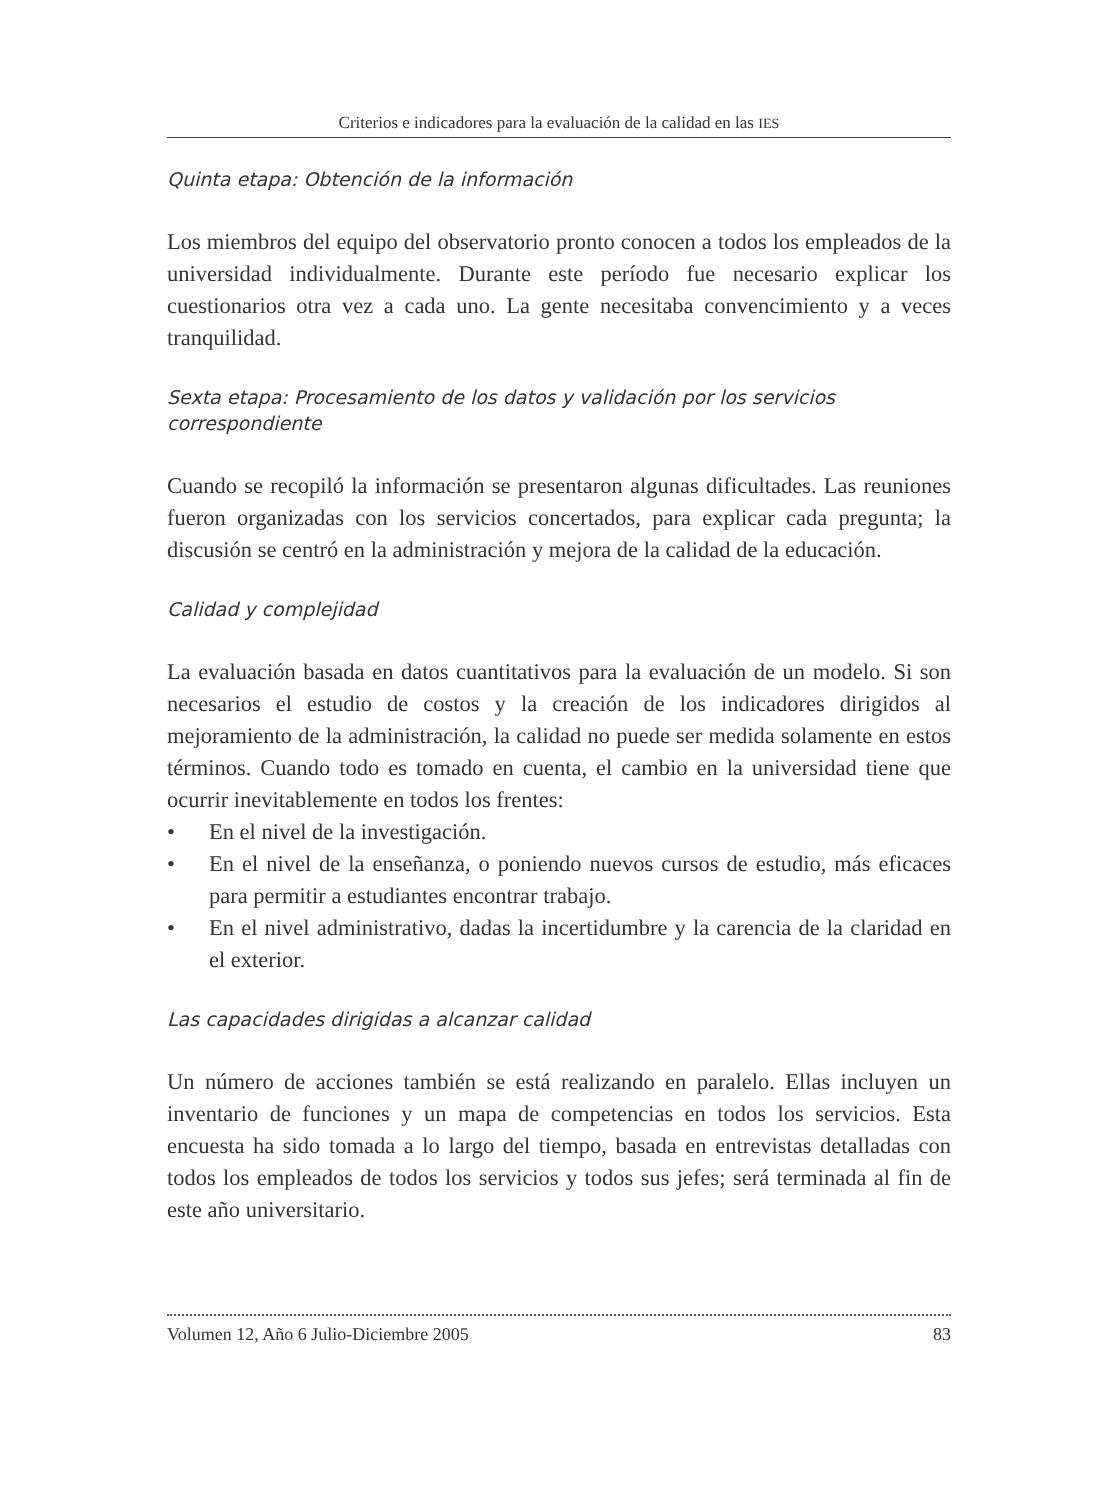Criterios e indicadores para la evaluación de la calidad en las IES
Quinta etapa: Obtención de la información
Los miembros del equipo del observatorio pronto conocen a todos los empleados de la universidad individualmente. Durante este período fue necesario explicar los cuestionarios otra vez a cada uno. La gente necesitaba convencimiento y a veces tranquilidad.
Sexta etapa: Procesamiento de los datos y validación por los servicios correspondiente
Cuando se recopiló la información se presentaron algunas dificultades. Las reuniones fueron organizadas con los servicios concertados, para explicar cada pregunta; la discusión se centró en la administración y mejora de la calidad de la educación.
Calidad y complejidad
La evaluación basada en datos cuantitativos para la evaluación de un modelo. Si son necesarios el estudio de costos y la creación de los indicadores dirigidos al mejoramiento de la administración, la calidad no puede ser medida solamente en estos términos. Cuando todo es tomado en cuenta, el cambio en la universidad tiene que ocurrir inevitablemente en todos los frentes:
• En el nivel de la investigación.
• En el nivel de la enseñanza, o poniendo nuevos cursos de estudio, más eficaces para permitir a estudiantes encontrar trabajo.
• En el nivel administrativo, dadas la incertidumbre y la carencia de la claridad en el exterior.
Las capacidades dirigidas a alcanzar calidad
Un número de acciones también se está realizando en paralelo. Ellas incluyen un inventario de funciones y un mapa de competencias en todos los servicios. Esta encuesta ha sido tomada a lo largo del tiempo, basada en entrevistas detalladas con todos los empleados de todos los servicios y todos sus jefes; será terminada al fin de este año universitario.
Volumen 12, Año 6 Julio-Diciembre 2005 83